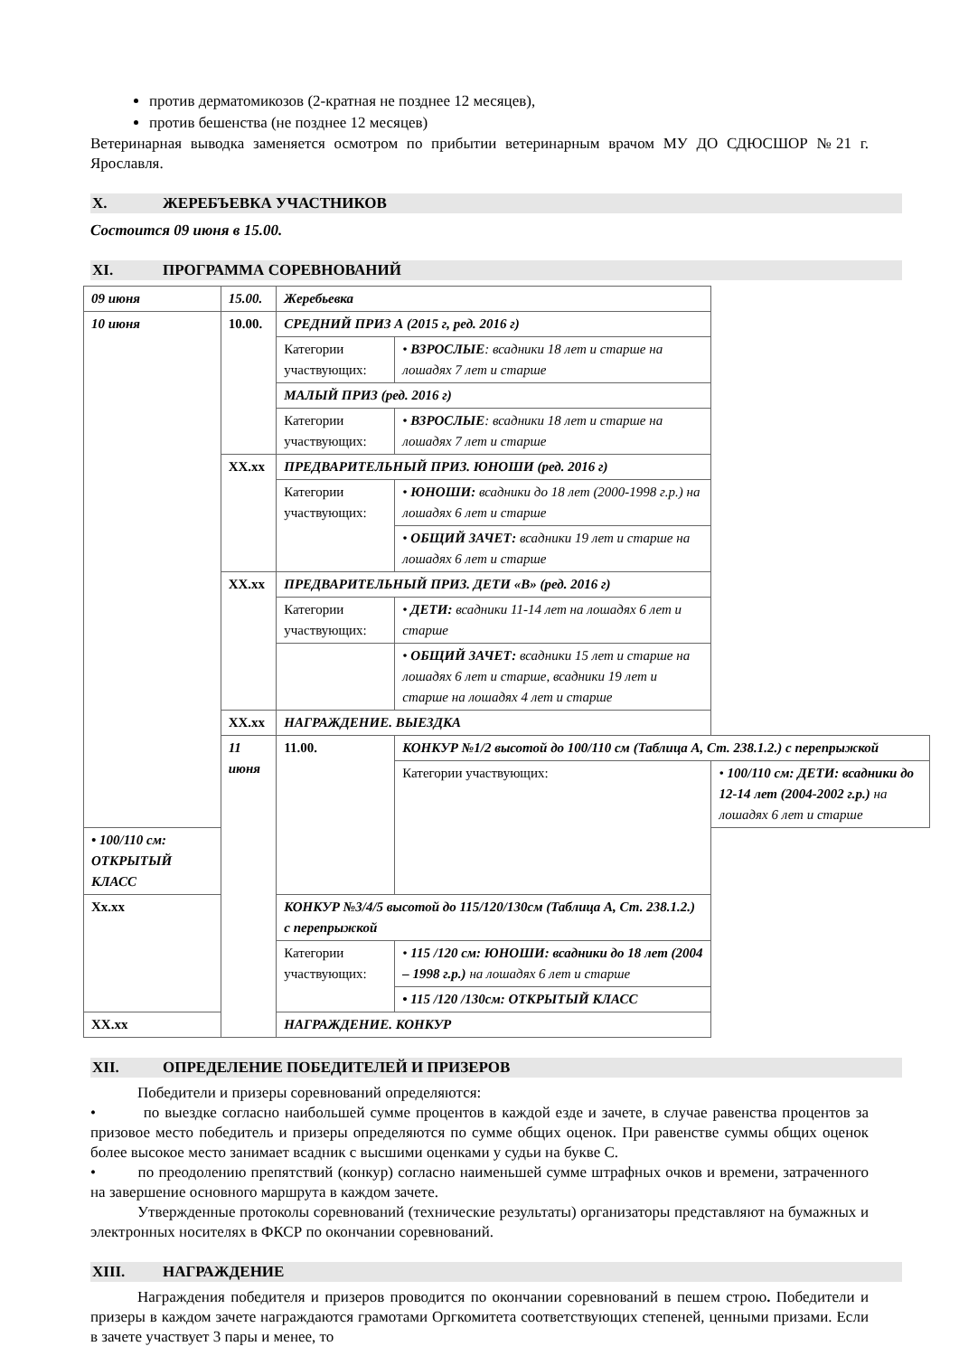против дерматомикозов (2-кратная не позднее 12 месяцев),
против бешенства (не позднее 12 месяцев)
Ветеринарная выводка заменяется осмотром по прибытии ветеринарным врачом МУ ДО СДЮСШОР №21 г. Ярославля.
X. ЖЕРЕБЪЕВКА УЧАСТНИКОВ
Состоится 09 июня в 15.00.
XI. ПРОГРАММА СОРЕВНОВАНИЙ
| 09 июня | 15.00. | Жеребьевка | | |
| 10 июня | 10.00. | СРЕДНИЙ ПРИЗ А (2015 г, ред. 2016 г) | | |
| | | Категории участвующих: | • ВЗРОСЛЫЕ : всадники 18 лет и старше на лошадях 7 лет и старше | |
| | | МАЛЫЙ ПРИЗ (ред. 2016 г) | | |
| | | Категории участвующих: | • ВЗРОСЛЫЕ : всадники 18 лет и старше на лошадях 7 лет и старше | |
| | XX.xx | ПРЕДВАРИТЕЛЬНЫЙ ПРИЗ. ЮНОШИ (ред. 2016 г) | | |
| | | Категории участвующих: | • ЮНОШИ: всадники до 18 лет (2000-1998 г.р.) на лошадях 6 лет и старше | |
| | | | • ОБЩИЙ ЗАЧЕТ: всадники 19 лет и старше на лошадях 6 лет и старше | |
| | XX.xx | ПРЕДВАРИТЕЛЬНЫЙ ПРИЗ. ДЕТИ «В» (ред. 2016 г) | | |
| | | Категории участвующих: | • ДЕТИ: всадники 11-14 лет на лошадях 6 лет и старше | |
| | | | • ОБЩИЙ ЗАЧЕТ: всадники 15 лет и старше на лошадях 6 лет и старше, всадники 19 лет и старше на лошадях 4 лет и старше | |
| | XX.xx | НАГРАЖДЕНИЕ. ВЫЕЗДКА | | |
| | 11 июня | 11.00. | КОНКУР №1/2 высотой до 100/110 см (Таблица А, Ст. 238.1.2.) с перепрыжкой | |
| | | | Категории участвующих: | • 100/110 см: ДЕТИ: всадники до 12-14 лет (2004-2002 г.р.) на лошадях 6 лет и старше |
| • 100/110 см: ОТКРЫТЫЙ КЛАСС | | | | |
| Xx.xx | | КОНКУР №3/4/5 высотой до 115/120/130см (Таблица А, Ст. 238.1.2.) с перепрыжкой | | |
| | | Категории участвующих: | • 115 /120 см: ЮНОШИ: всадники до 18 лет (2004 – 1998 г.р.) на лошадях 6 лет и старше | |
| | | | • 115 /120 /130см: ОТКРЫТЫЙ КЛАСС | |
| XX.xx | | НАГРАЖДЕНИЕ. КОНКУР | | |
XII. ОПРЕДЕЛЕНИЕ ПОБЕДИТЕЛЕЙ И ПРИЗЕРОВ
Победители и призеры соревнований определяются:
• по выездке согласно наибольшей сумме процентов в каждой езде и зачете, в случае равенства процентов за призовое место победитель и призеры определяются по сумме общих оценок. При равенстве суммы общих оценок более высокое место занимает всадник с высшими оценками у судьи на букве С.
• по преодолению препятствий (конкур) согласно наименьшей сумме штрафных очков и времени, затраченного на завершение основного маршрута в каждом зачете.
Утвержденные протоколы соревнований (технические результаты) организаторы представляют на бумажных и электронных носителях в ФКСР по окончании соревнований.
XIII. НАГРАЖДЕНИЕ
Награждения победителя и призеров проводится по окончании соревнований в пешем строю. Победители и призеры в каждом зачете награждаются грамотами Оргкомитета соответствующих степеней, ценными призами. Если в зачете участвует 3 пары и менее, то